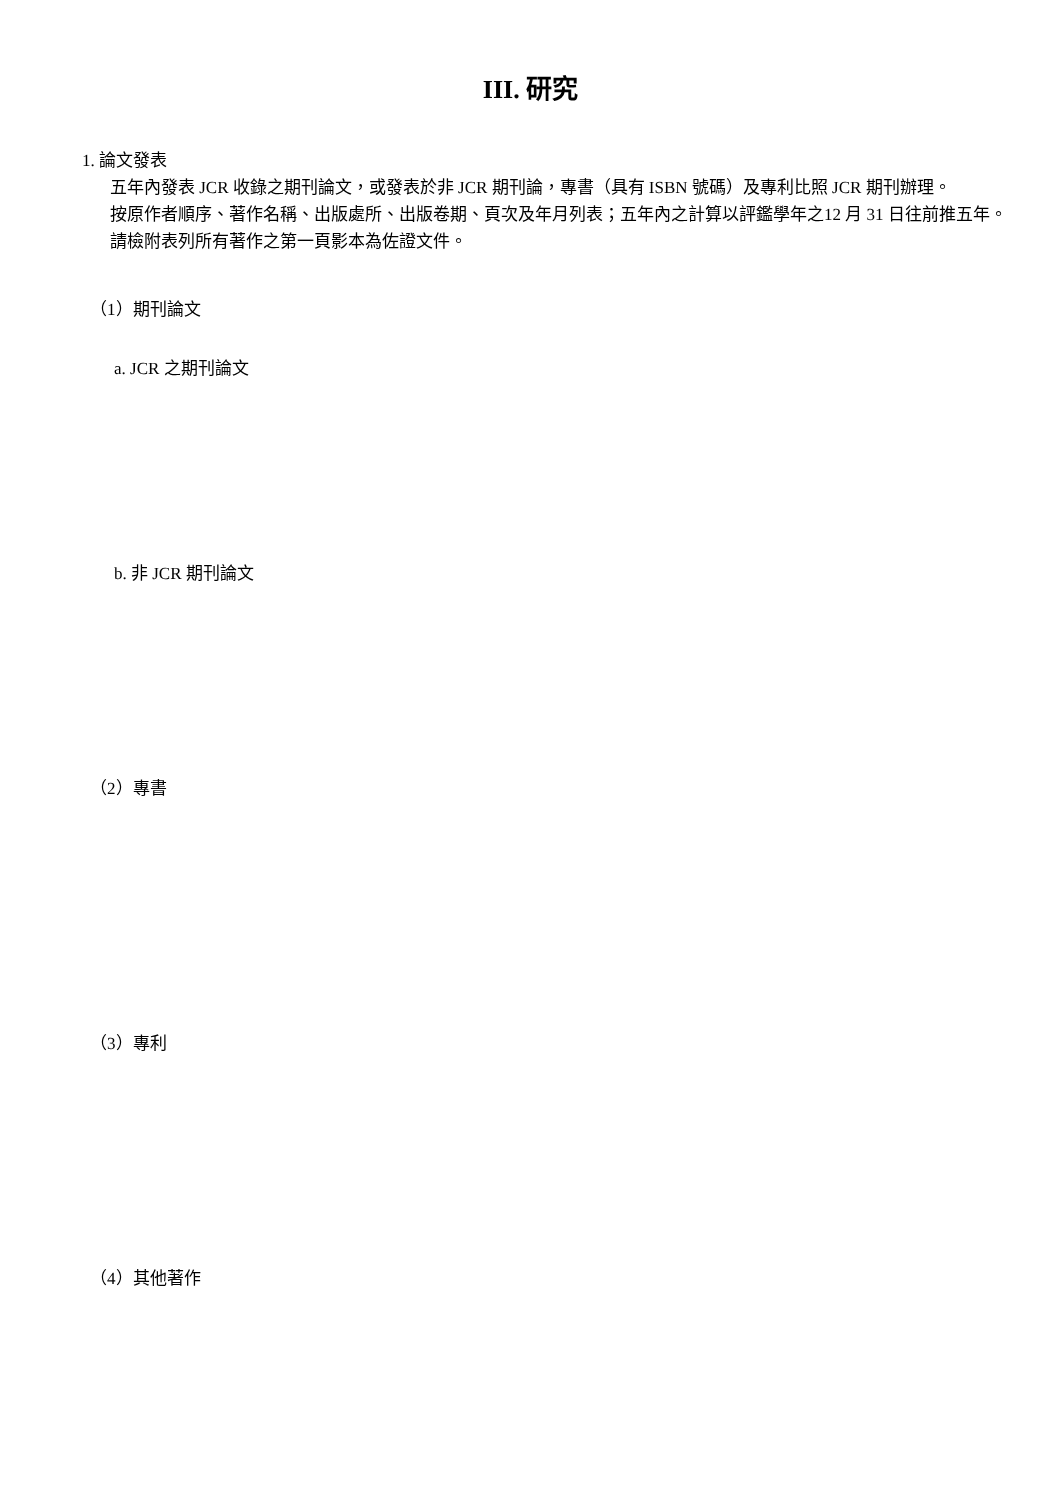III. 研究
1. 論文發表
五年內發表 JCR 收錄之期刊論文，或發表於非 JCR 期刊論，專書（具有 ISBN 號碼）及專利比照 JCR 期刊辦理。
按原作者順序、著作名稱、出版處所、出版卷期、頁次及年月列表；五年內之計算以評鑑學年之12 月 31 日往前推五年。
請檢附表列所有著作之第一頁影本為佐證文件。
（1）期刊論文
a. JCR 之期刊論文
b. 非 JCR 期刊論文
（2）專書
（3）專利
（4）其他著作